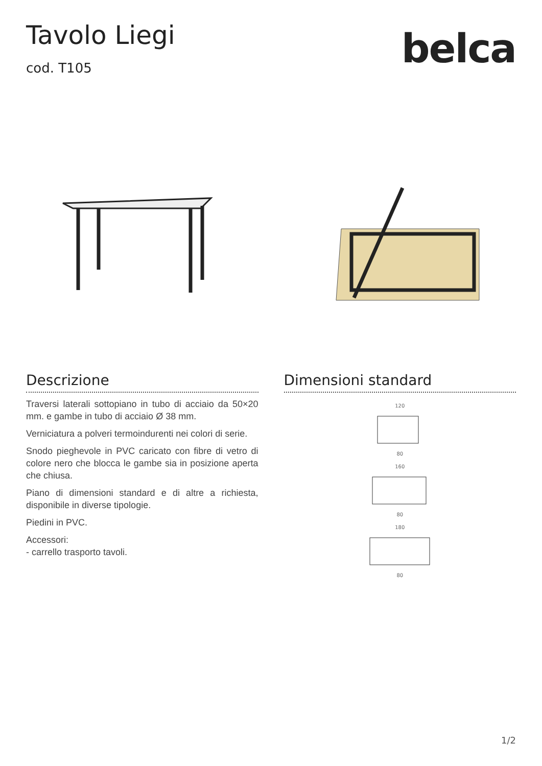Tavolo Liegi
cod. T105
belca
Descrizione
Traversi laterali sottopiano in tubo di acciaio da 50×20 mm. e gambe in tubo di acciaio Ø 38 mm.
Verniciatura a polveri termoindurenti nei colori di serie.
Snodo pieghevole in PVC caricato con fibre di vetro di colore nero che blocca le gambe sia in posizione aperta che chiusa.
Piano di dimensioni standard e di altre a richiesta, disponibile in diverse tipologie.
Piedini in PVC.
Accessori:
- carrello trasporto tavoli.
Dimensioni standard
120
80
160
80
180
80
1/2